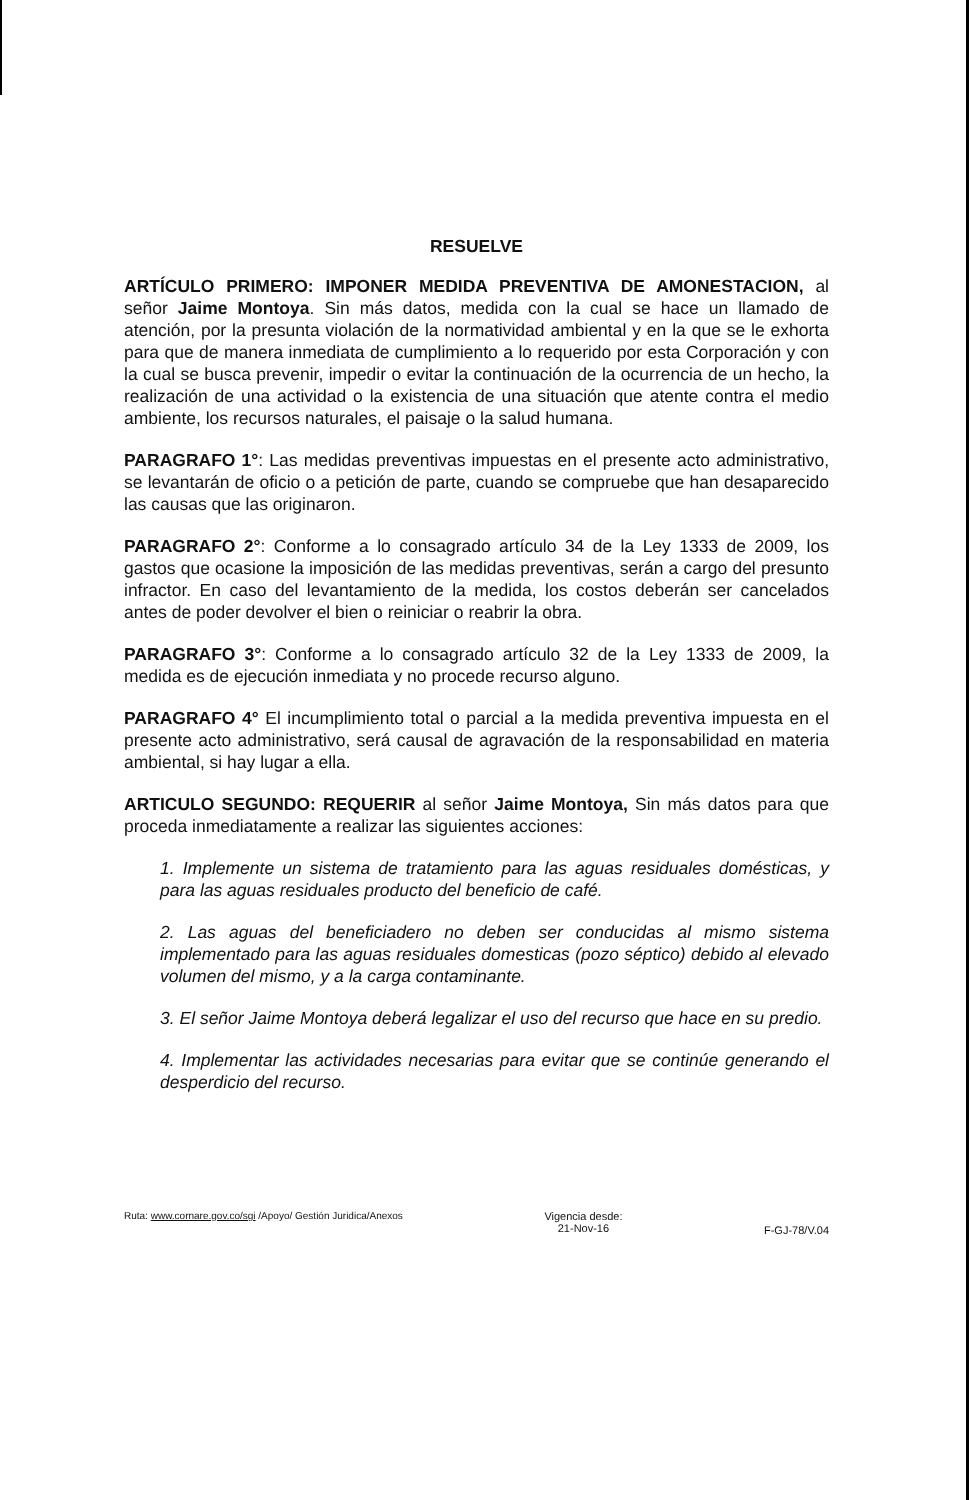RESUELVE
ARTÍCULO PRIMERO: IMPONER MEDIDA PREVENTIVA DE AMONESTACION, al señor Jaime Montoya. Sin más datos, medida con la cual se hace un llamado de atención, por la presunta violación de la normatividad ambiental y en la que se le exhorta para que de manera inmediata de cumplimiento a lo requerido por esta Corporación y con la cual se busca prevenir, impedir o evitar la continuación de la ocurrencia de un hecho, la realización de una actividad o la existencia de una situación que atente contra el medio ambiente, los recursos naturales, el paisaje o la salud humana.
PARAGRAFO 1°: Las medidas preventivas impuestas en el presente acto administrativo, se levantarán de oficio o a petición de parte, cuando se compruebe que han desaparecido las causas que las originaron.
PARAGRAFO 2°: Conforme a lo consagrado artículo 34 de la Ley 1333 de 2009, los gastos que ocasione la imposición de las medidas preventivas, serán a cargo del presunto infractor. En caso del levantamiento de la medida, los costos deberán ser cancelados antes de poder devolver el bien o reiniciar o reabrir la obra.
PARAGRAFO 3°: Conforme a lo consagrado artículo 32 de la Ley 1333 de 2009, la medida es de ejecución inmediata y no procede recurso alguno.
PARAGRAFO 4° El incumplimiento total o parcial a la medida preventiva impuesta en el presente acto administrativo, será causal de agravación de la responsabilidad en materia ambiental, si hay lugar a ella.
ARTICULO SEGUNDO: REQUERIR al señor Jaime Montoya, Sin más datos para que proceda inmediatamente a realizar las siguientes acciones:
1. Implemente un sistema de tratamiento para las aguas residuales domésticas, y para las aguas residuales producto del beneficio de café.
2. Las aguas del beneficiadero no deben ser conducidas al mismo sistema implementado para las aguas residuales domesticas (pozo séptico) debido al elevado volumen del mismo, y a la carga contaminante.
3. El señor Jaime Montoya deberá legalizar el uso del recurso que hace en su predio.
4. Implementar las actividades necesarias para evitar que se continúe generando el desperdicio del recurso.
Ruta: www.cornare.gov.co/sgi /Apoyo/ Gestión Juridica/Anexos
Vigencia desde:
21-Nov-16
F-GJ-78/V.04